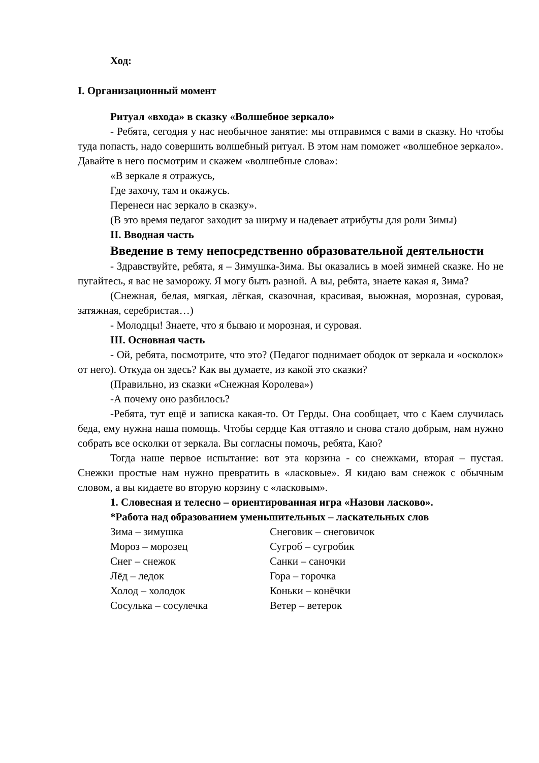Ход:
I. Организационный момент
Ритуал «входа» в сказку «Волшебное зеркало»
- Ребята, сегодня у нас необычное занятие: мы отправимся с вами в сказку. Но чтобы туда попасть, надо совершить волшебный ритуал. В этом нам поможет «волшебное зеркало». Давайте в него посмотрим и скажем «волшебные слова»:
«В зеркале я отражусь,
Где захочу, там и окажусь.
Перенеси нас зеркало в сказку».
(В это время педагог заходит за ширму и надевает атрибуты для роли Зимы)
II. Вводная часть
Введение в тему непосредственно образовательной деятельности
- Здравствуйте, ребята, я – Зимушка-Зима. Вы оказались в моей зимней сказке. Но не пугайтесь, я вас не заморожу. Я могу быть разной. А вы, ребята, знаете какая я, Зима?
(Снежная, белая, мягкая, лёгкая, сказочная, красивая, вьюжная, морозная, суровая, затяжная, серебристая…)
- Молодцы! Знаете, что я бываю и морозная, и суровая.
III. Основная часть
- Ой, ребята, посмотрите, что это? (Педагог поднимает ободок от зеркала и «осколок» от него). Откуда он здесь? Как вы думаете, из какой это сказки?
(Правильно, из сказки «Снежная Королева»)
-А почему оно разбилось?
-Ребята, тут ещё и записка какая-то. От Герды. Она сообщает, что с Каем случилась беда, ему нужна наша помощь. Чтобы сердце Кая оттаяло и снова стало добрым, нам нужно собрать все осколки от зеркала. Вы согласны помочь, ребята, Каю?
Тогда наше первое испытание: вот эта корзина - со снежками, вторая – пустая. Снежки простые нам нужно превратить в «ласковые». Я кидаю вам снежок с обычным словом, а вы кидаете во вторую корзину с «ласковым».
1. Словесная и телесно – ориентированная игра «Назови ласково».
*Работа над образованием уменьшительных – ласкательных слов
Зима – зимушка Снеговик – снеговичок Мороз – морозец Сугроб – сугробик Снег – снежок Санки – саночки Лёд – ледок Гора – горочка Холод – холодок Коньки – конёчки Сосулька – сосулечка Ветер – ветерок